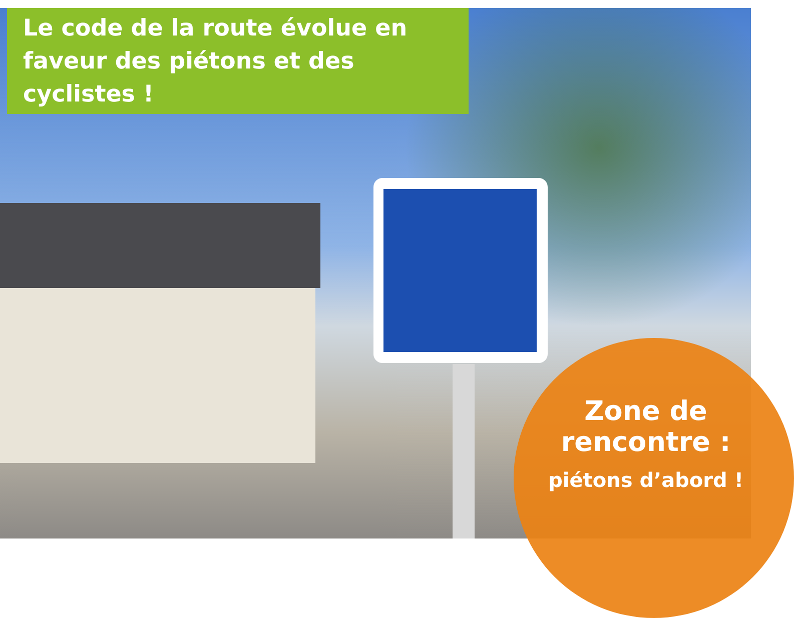Le code de la route évolue en faveur des piétons et des cyclistes !
Zone de rencontre :
piétons d’abord !